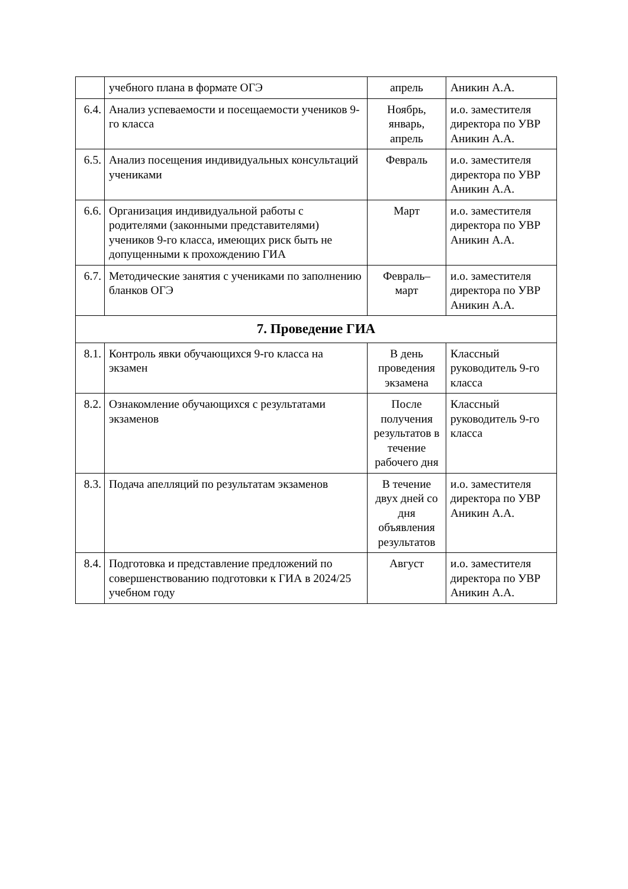| | учебного плана в формате ОГЭ | апрель | Аникин А.А. |
| 6.4. | Анализ успеваемости и посещаемости учеников 9-го класса | Ноябрь, январь, апрель | и.о. заместителя директора по УВР Аникин А.А. |
| 6.5. | Анализ посещения индивидуальных консультаций учениками | Февраль | и.о. заместителя директора по УВР Аникин А.А. |
| 6.6. | Организация индивидуальной работы с родителями (законными представителями) учеников 9-го класса, имеющих риск быть не допущенными к прохождению ГИА | Март | и.о. заместителя директора по УВР Аникин А.А. |
| 6.7. | Методические занятия с учениками по заполнению бланков ОГЭ | Февраль–март | и.о. заместителя директора по УВР Аникин А.А. |
| 7. Проведение ГИА | | | |
| 8.1. | Контроль явки обучающихся 9-го класса на экзамен | В день проведения экзамена | Классный руководитель 9-го класса |
| 8.2. | Ознакомление обучающихся с результатами экзаменов | После получения результатов в течение рабочего дня | Классный руководитель 9-го класса |
| 8.3. | Подача апелляций по результатам экзаменов | В течение двух дней со дня объявления результатов | и.о. заместителя директора по УВР Аникин А.А. |
| 8.4. | Подготовка и представление предложений по совершенствованию подготовки к ГИА в 2024/25 учебном году | Август | и.о. заместителя директора по УВР Аникин А.А. |